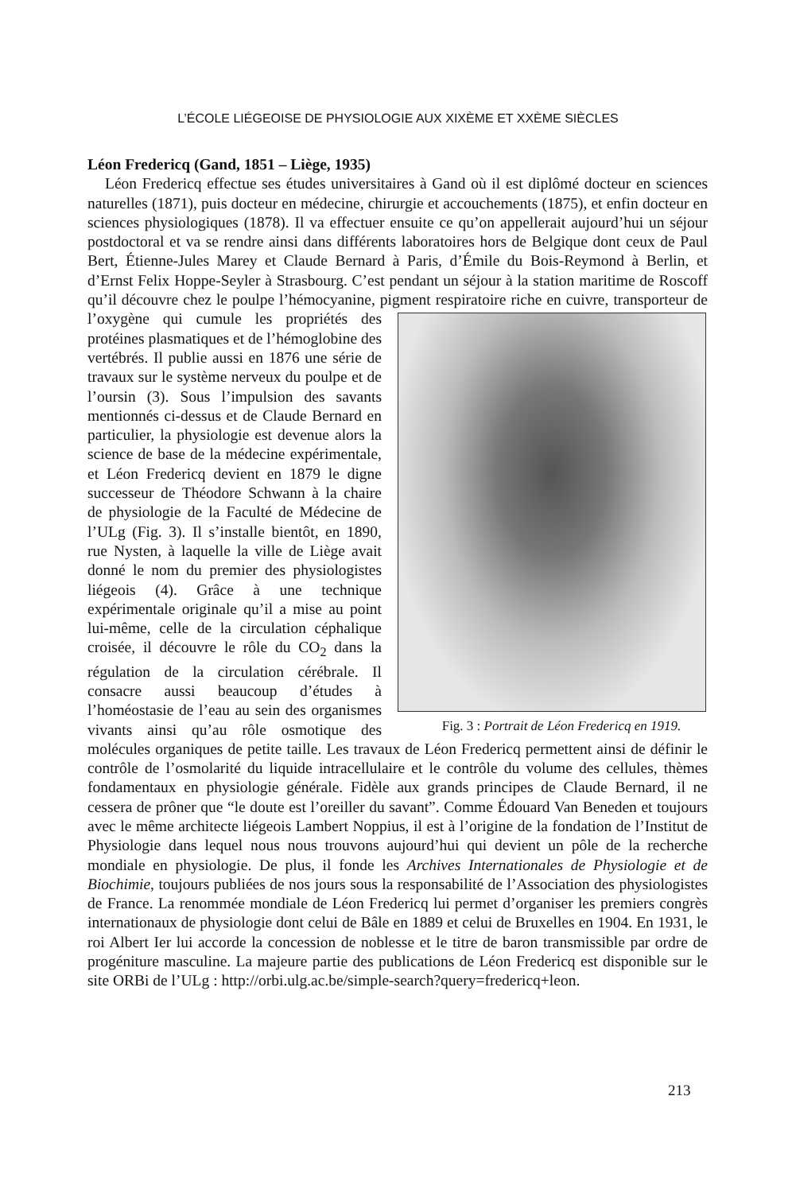L’ÉCOLE LIÉGEOISE DE PHYSIOLOGIE AUX XIXÈME ET XXÈME SIÈCLES
Léon Fredericq (Gand, 1851 – Liège, 1935)
Léon Fredericq effectue ses études universitaires à Gand où il est diplômé docteur en sciences naturelles (1871), puis docteur en médecine, chirurgie et accouchements (1875), et enfin docteur en sciences physiologiques (1878). Il va effectuer ensuite ce qu’on appellerait aujourd’hui un séjour postdoctoral et va se rendre ainsi dans différents laboratoires hors de Belgique dont ceux de Paul Bert, Étienne-Jules Marey et Claude Bernard à Paris, d’Émile du Bois-Reymond à Berlin, et d’Ernst Felix Hoppe-Seyler à Strasbourg. C’est pendant un séjour à la station maritime de Roscoff qu’il découvre chez le poulpe l’hémocyanine, pigment respiratoire riche en cuivre, transporteur de l’oxygène qui cumule les Fig. 3 : Portrait de Léon Fredericq en 1919. propriétés des protéines plasmatiques et de l’hémoglobine des vertébrés. Il publie aussi en 1876 une série de travaux sur le système nerveux du poulpe et de l’oursin (3). Sous l’impulsion des savants mentionnés ci-dessus et de Claude Bernard en particulier, la physiologie est devenue alors la science de base de la médecine expérimentale, et Léon Fredericq devient en 1879 le digne successeur de Théodore Schwann à la chaire de physiologie de la Faculté de Médecine de l’ULg (Fig. 3). Il s’installe bientôt, en 1890, rue Nysten, à laquelle la ville de Liège avait donné le nom du premier des physiologistes liégeois (4). Grâce à une technique expérimentale originale qu’il a mise au point lui-même, celle de la circulation céphalique croisée, il découvre le rôle du CO<sub>2</sub> dans la régulation de la circulation cérébrale. Il consacre aussi beaucoup d’études à l’homéostasie de l’eau au sein des organismes vivants ainsi qu’au rôle osmotique des molécules organiques de petite taille. Les travaux de Léon Fredericq permettent ainsi de définir le contrôle de l’osmolarité du liquide intracellulaire et le contrôle du volume des cellules, thèmes fondamentaux en physiologie générale. Fidèle aux grands principes de Claude Bernard, il ne cessera de prôner que “le doute est l’oreiller du savant”. Comme Édouard Van Beneden et toujours avec le même architecte liégeois Lambert Noppius, il est à l’origine de la fondation de l’Institut de Physiologie dans lequel nous nous trouvons aujourd’hui qui devient un pôle de la recherche mondiale en physiologie. De plus, il fonde les Archives Internationales de Physiologie et de Biochimie, toujours publiées de nos jours sous la responsabilité de l’Association des physiologistes de France. La renommée mondiale de Léon Fredericq lui permet d’organiser les premiers congrès internationaux de physiologie dont celui de Bâle en 1889 et celui de Bruxelles en 1904. En 1931, le roi Albert Ier lui accorde la concession de noblesse et le titre de baron transmissible par ordre de progéniture masculine. La majeure partie des publications de Léon Fredericq est disponible sur le site ORBi de l’ULg : http://orbi.ulg.ac.be/simple-search?query=fredericq+leon.
213